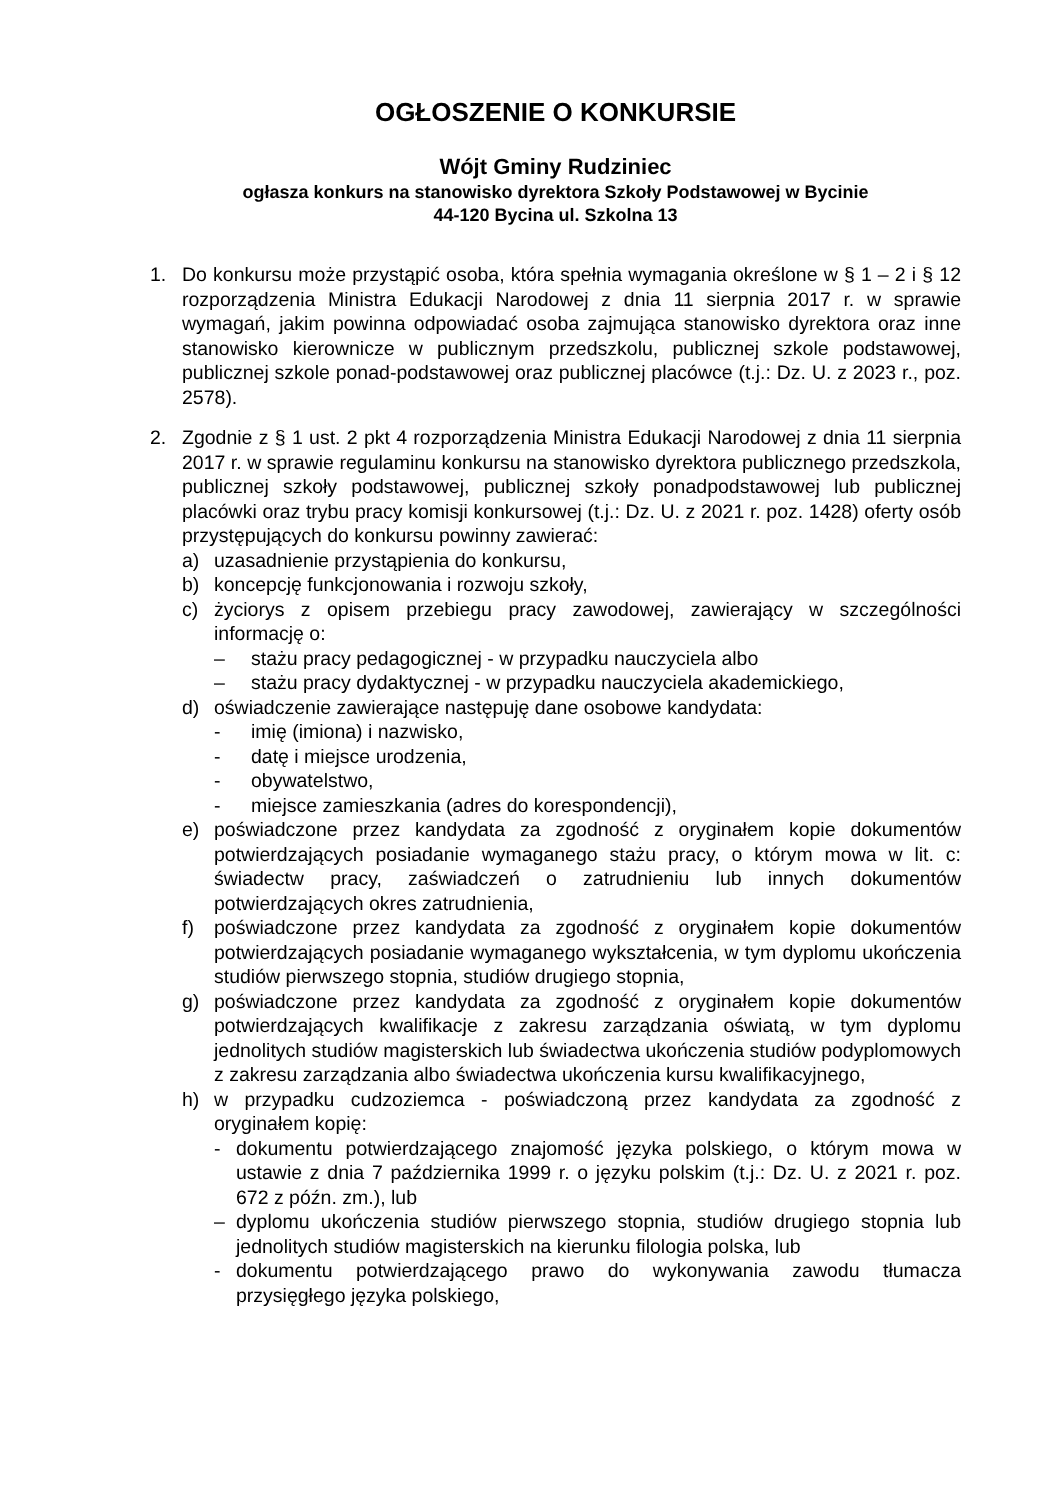OGŁOSZENIE O KONKURSIE
Wójt Gminy Rudziniec
ogłasza konkurs na stanowisko dyrektora Szkoły Podstawowej w Bycinie
44-120 Bycina ul. Szkolna 13
1. Do konkursu może przystąpić osoba, która spełnia wymagania określone w § 1 – 2 i § 12 rozporządzenia Ministra Edukacji Narodowej z dnia 11 sierpnia 2017 r. w sprawie wymagań, jakim powinna odpowiadać osoba zajmująca stanowisko dyrektora oraz inne stanowisko kierownicze w publicznym przedszkolu, publicznej szkole podstawowej, publicznej szkole ponad-podstawowej oraz publicznej placówce (t.j.: Dz. U. z 2023 r., poz. 2578).
2. Zgodnie z § 1 ust. 2 pkt 4 rozporządzenia Ministra Edukacji Narodowej z dnia 11 sierpnia 2017 r. w sprawie regulaminu konkursu na stanowisko dyrektora publicznego przedszkola, publicznej szkoły podstawowej, publicznej szkoły ponadpodstawowej lub publicznej placówki oraz trybu pracy komisji konkursowej (t.j.: Dz. U. z 2021 r. poz. 1428) oferty osób przystępujących do konkursu powinny zawierać:
a) uzasadnienie przystąpienia do konkursu,
b) koncepcję funkcjonowania i rozwoju szkoły,
c) życiorys z opisem przebiegu pracy zawodowej, zawierający w szczególności informację o:
– stażu pracy pedagogicznej - w przypadku nauczyciela albo
– stażu pracy dydaktycznej - w przypadku nauczyciela akademickiego,
d) oświadczenie zawierające następuję dane osobowe kandydata:
- imię (imiona) i nazwisko,
- datę i miejsce urodzenia,
- obywatelstwo,
- miejsce zamieszkania (adres do korespondencji),
e) poświadczone przez kandydata za zgodność z oryginałem kopie dokumentów potwierdzających posiadanie wymaganego stażu pracy, o którym mowa w lit. c: świadectw pracy, zaświadczeń o zatrudnieniu lub innych dokumentów potwierdzających okres zatrudnienia,
f) poświadczone przez kandydata za zgodność z oryginałem kopie dokumentów potwierdzających posiadanie wymaganego wykształcenia, w tym dyplomu ukończenia studiów pierwszego stopnia, studiów drugiego stopnia,
g) poświadczone przez kandydata za zgodność z oryginałem kopie dokumentów potwierdzających kwalifikacje z zakresu zarządzania oświatą, w tym dyplomu jednolitych studiów magisterskich lub świadectwa ukończenia studiów podyplomowych z zakresu zarządzania albo świadectwa ukończenia kursu kwalifikacyjnego,
h) w przypadku cudzoziemca - poświadczoną przez kandydata za zgodność z oryginałem kopię:
- dokumentu potwierdzającego znajomość języka polskiego, o którym mowa w ustawie z dnia 7 października 1999 r. o języku polskim (t.j.: Dz. U. z 2021 r. poz. 672 z późn. zm.), lub
– dyplomu ukończenia studiów pierwszego stopnia, studiów drugiego stopnia lub jednolitych studiów magisterskich na kierunku filologia polska, lub
- dokumentu potwierdzającego prawo do wykonywania zawodu tłumacza przysięgłego języka polskiego,